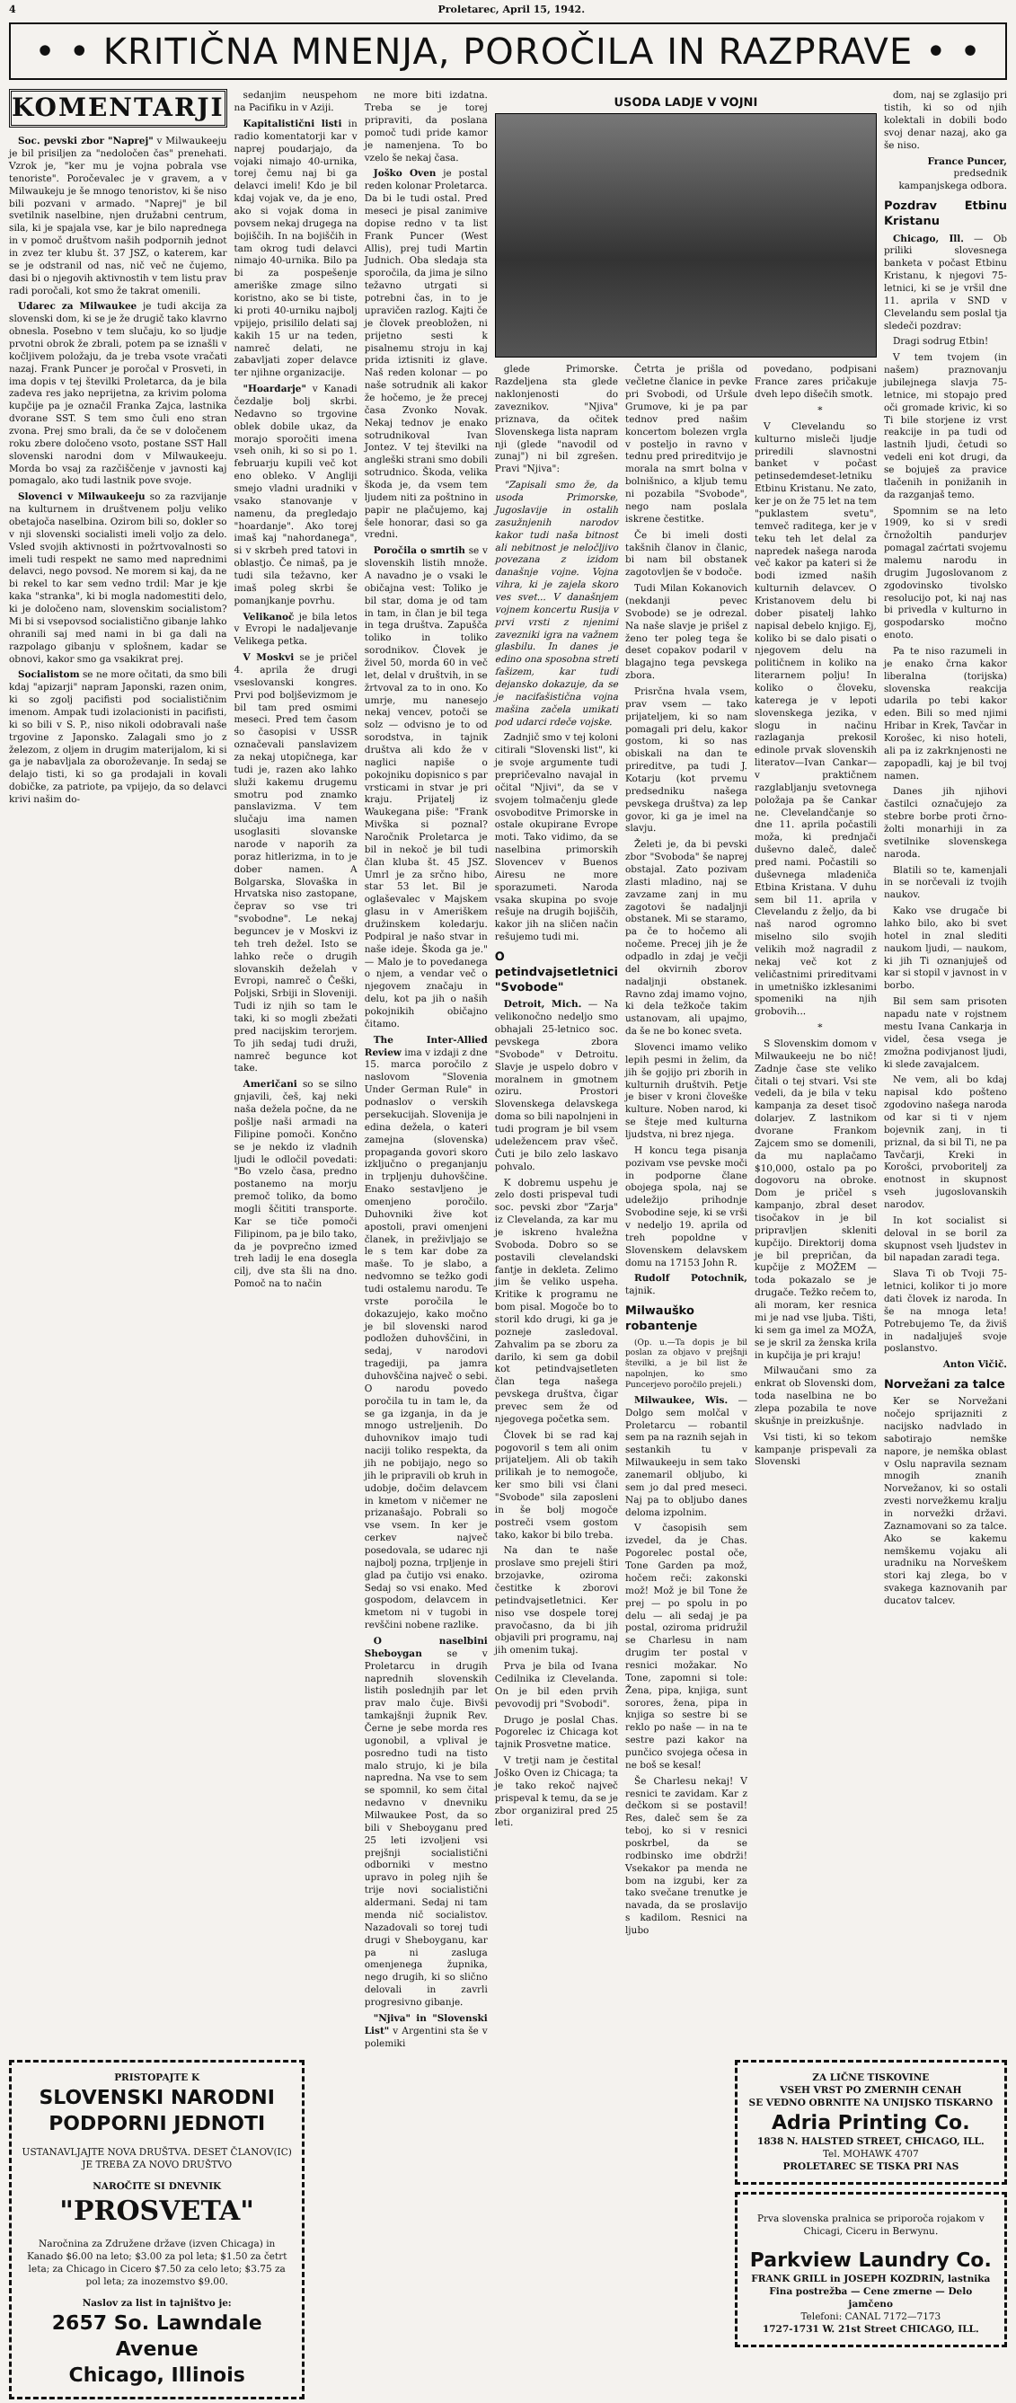4 Proletarec, April 15, 1942.
• • KRITIČNA MNENJA, POROČILA IN RAZPRAVE • •
KOMENTARJI
Soc. pevski zbor "Naprej" v Milwaukeeju je bil prisiljen za "nedoločen čas" prenehati. Vzrok je, "ker mu je vojna pobrala vse tenoriste". Poročevalec je v gravem, a v Milwaukeju je še mnogo tenoristov, ki še niso bili pozvani v armado. "Naprej" je bil svetilnik naselbine, njen družabni centrum, sila, ki je spajala vse, kar je bilo naprednega in v pomoč društvom naših podpornih jednot in zvez ter klubu št. 37 JSZ, o katerem, kar se je odstranil od nas, nič več ne čujemo, dasi bi o njegovih aktivnostih v tem listu prav radi poročali, kot smo že takrat omenili.
Udarec za Milwaukee je tudi akcija za slovenski dom, ki se je že drugič tako klavrno obnesla. Posebno v tem slučaju, ko so ljudje prvotni obrok že zbrali, potem pa se iznašli v kočljivem položaju, da je treba vsote vračati nazaj. Frank Puncer je poročal v Prosveti, in ima dopis v tej številki Proletarca, da je bila zadeva res jako neprijetna, za krivim poloma kupčije pa je označil Franka Zajca, lastnika dvorane SST. S tem smo čuli eno stran zvona. Prej smo brali, da če se v določenem roku zbere določeno vsoto, postane SST Hall slovenski narodni dom v Milwaukeeju. Morda bo vsaj za razčiščenje v javnosti kaj pomagalo, ako tudi lastnik pove svoje.
Slovenci v Milwaukeeju so za razvijanje na kulturnem in društvenem polju veliko obetajoča naselbina. Ozirom bili so, dokler so v nji slovenski socialisti imeli voljo za delo. Vsled svojih aktivnosti in požrtvovalnosti so imeli tudi respekt ne samo med naprednimi delavci, nego povsod. Ne morem si kaj, da ne bi rekel to kar sem vedno trdil: Mar je kje kaka "stranka", ki bi mogla nadomestiti delo, ki je določeno nam, slovenskim socialistom? Mi bi si vsepovsod socialistično gibanje lahko ohranili saj med nami in bi ga dali na razpolago gibanju v splošnem, kadar se obnovi, kakor smo ga vsakikrat prej.
Socialistom se ne more očitati, da smo bili kdaj "apizarji" napram Japonski, razen onim, ki so zgolj pacifisti pod socialističnim imenom. Ampak tudi izolacionisti in pacifisti, ki so bili v S. P., niso nikoli odobravali naše trgovine z Japonsko. Zalagali smo jo z železom, z oljem in drugim materijalom, ki si ga je nabavljala za oboroževanje. In sedaj se delajo tisti, ki so ga prodajali in kovali dobičke, za patriote, pa vpijejo, da so delavci krivi našim do-
sedanjim neuspehom na Pacifiku in v Aziji.
Kapitalistični listi in radio komentatorji kar v naprej poudarjajo, da vojaki nimajo 40-urnika, torej čemu naj bi ga delavci imeli! Kdo je bil kdaj vojak ve, da je eno, ako si vojak doma in povsem nekaj drugega na bojiščih. In na bojiščih in tam okrog tudi delavci nimajo 40-urnika. Bilo pa bi za pospešenje ameriške zmage silno koristno, ako se bi tiste, ki proti 40-urniku najbolj vpijejo, prisililo delati saj kakih 15 ur na teden, namreč delati, ne zabavljati zoper delavce ter njihne organizacije.
"Hoardarje" v Kanadi čezdalje bolj skrbi. Nedavno so trgovine oblek dobile ukaz, da morajo sporočiti imena vseh onih, ki so si po 1. februarju kupili več kot eno obleko. V Angliji smejo vladni uradniki v vsako stanovanje v namenu, da pregledajo "hoardanje". Ako torej imaš kaj "nahordanega", si v skrbeh pred tatovi in oblastjo. Če nimaš, pa je tudi sila težavno, ker imaš poleg skrbi še pomanjkanje povrhu.
Velikanoč je bila letos v Evropi le nadaljevanje Velikega petka.
V Moskvi se je pričel 4. aprila že drugi vseslovanski kongres. Prvi pod boljševizmom je bil tam pred osmimi meseci. Pred tem časom so časopisi v USSR označevali panslavizem za nekaj utopičnega, kar tudi je, razen ako lahko služi kakemu drugemu smotru pod znamko panslavizma. V tem slučaju ima namen usoglasiti slovanske narode v naporih za poraz hitlerizma, in to je dober namen. A Bolgarska, Slovaška in Hrvatska niso zastopane, čeprav so vse tri "svobodne". Le nekaj beguncev je v Moskvi iz teh treh dežel. Isto se lahko reče o drugih slovanskih deželah v Evropi, namreč o Češki, Poljski, Srbiji in Sloveniji. Tudi iz njih so tam le taki, ki so mogli zbežati pred nacijskim terorjem. To jih sedaj tudi druži, namreč begunce kot take.
Američani so se silno gnjavili, češ, kaj neki naša dežela počne, da ne pošlje naši armadi na Filipine pomoči. Končno se je nekdo iz vladnih ljudi le odločil povedati: "Bo vzelo časa, predno postanemo na morju premoč toliko, da bomo mogli ščititi transporte. Kar se tiče pomoči Filipinom, pa je bilo tako, da je povprečno izmed treh ladij le ena dosegla cilj, dve sta šli na dno. Pomoč na to način
ne more biti izdatna. Treba se je torej pripraviti, da poslana pomoč tudi pride kamor je namenjena. To bo vzelo še nekaj časa.
Joško Oven je postal reden kolonar Proletarca. Da bi le tudi ostal. Pred meseci je pisal zanimive dopise redno v ta list Frank Puncer (West Allis), prej tudi Martin Judnich. Oba sledaja sta sporočila, da jima je silno težavno utrgati si potrebni čas, in to je upravičen razlog. Kajti če je človek preobložen, ni prijetno sesti k pisalnemu stroju in kaj prida iztisniti iz glave. Naš reden kolonar — po naše sotrudnik ali kakor že hočemo, je že precej časa Zvonko Novak. Nekaj tednov je enako sotrudnikoval Ivan Jontez. V tej številki na angleški strani smo dobili sotrudnico. Škoda, velika škoda je, da vsem tem ljudem niti za poštnino in papir ne plačujemo, kaj šele honorar, dasi so ga vredni.
Poročila o smrtih se v slovenskih listih množe. A navadno je o vsaki le običajna vest: Toliko je bil star, doma je od tam in tam, in član je bil tega in tega društva. Zapušča toliko in toliko sorodnikov. Človek je živel 50, morda 60 in več let, delal v društvih, in se žrtvoval za to in ono. Ko umrje, mu nanesejo nekaj vencev, potoči se solz — odvisno je to od sorodstva, in tajnik društva ali kdo že v naglici napiše o pokojniku dopisnico s par vrsticami in stvar je pri kraju. Prijatelj iz Waukegana piše: "Frank Mivška si poznal? Naročnik Proletarca je bil in nekoč je bil tudi član kluba št. 45 JSZ. Umrl je za srčno hibo, star 53 let. Bil je oglaševalec v Majskem glasu in v Ameriškem družinskem koledarju. Podpiral je našo stvar in naše ideje. Škoda ga je." — Malo je to povedanega o njem, a vendar več o njegovem značaju in delu, kot pa jih o naših pokojnikih običajno čitamo.
The Inter-Allied Review ima v izdaji z dne 15. marca poročilo z naslovom "Slovenia Under German Rule" in podnaslov o verskih persekucijah. Slovenija je edina dežela, o kateri zamejna (slovenska) propaganda govori skoro izključno o preganjanju in trpljenju duhovščine. Enako sestavljeno je omenjeno poročilo. Duhovniki žive kot apostoli, pravi omenjeni članek, in preživljajo se le s tem kar dobe za maše. To je slabo, a nedvomno se težko godi tudi ostalemu narodu. Te vrste poročila le dokazujejo, kako močno je bil slovenski narod podložen duhovščini, in sedaj, v narodovi tragediji, pa jamra duhovščina največ o sebi. O narodu povedo poročila tu in tam le, da se ga izganja, in da je mnogo ustreljenih. Do duhovnikov imajo tudi naciji toliko respekta, da jih ne pobijajo, nego so jih le pripravili ob kruh in udobje, dočim delavcem in kmetom v ničemer ne prizanašajo. Pobrali so vse vsem. In ker je cerkev največ posedovala, se udarec nji najbolj pozna, trpljenje in glad pa čutijo vsi enako. Sedaj so vsi enako. Med gospodom, delavcem in kmetom ni v tugobi in revščini nobene razlike.
O naselbini Sheboygan se v Proletarcu in drugih naprednih slovenskih listih poslednjih par let prav malo čuje. Bivši tamkajšnji župnik Rev. Černe je sebe morda res ugonobil, a vplival je posrednо tudi na tisto malo strujo, ki je bila napredna. Na vse to sem se spomnil, ko sem čital nedavno v dnevniku Milwaukee Post, da so bili v Sheboyganu pred 25 leti izvoljeni vsi prejšnji socialistični odborniki v mestno upravo in poleg njih še trije novi socialistični aldermani. Sedaj ni tam menda nič socialistov. Nazadovali so torej tudi drugi v Sheboyganu, kar pa ni zasluga omenjenega župnika, nego drugih, ki so slično delovali in zavrli progresivno gibanje.
"Njiva" in "Slovenski List" v Argentini sta še v polemiki
USODA LADJE V VOJNI
glede Primorske. Razdeljena sta glede naklonjenosti do zaveznikov. "Njiva" priznava, da očitek Slovenskega lista napram nji (glede "navodil od zunaj") ni bil zgrešen. Pravi "Njiva":
"Zapisali smo že, da usoda Primorske, Jugoslavije in ostalih zasužnjenih narodov kakor tudi naša bitnost ali nebitnost je neločljivo povezana z izidom današnje vojne. Vojna vihra, ki je zajela skoro ves svet... V današnjem vojnem koncertu Rusija v prvi vrsti z njenimi zavezniki igra na važnem glasbilu. In danes je edino ona sposobna streti fašizem, kar tudi dejansko dokazuje, da se je nacifašistična vojna mašina začela umikati pod udarci rdeče vojske.
Zadnjič smo v tej koloni citirali "Slovenski list", ki je svoje argumente tudi prepričevalno navajal in očital "Njivi", da se v svojem tolmačenju glede osvoboditve Primorske in ostale okupirane Evrope moti. Tako vidimo, da se naselbina primorskih Slovencev v Buenos Airesu ne more sporazumeti. Naroda vsaka skupina po svoje rešuje na drugih bojiščih, kakor jih na sličen način rešujemo tudi mi.
O petindvajsetletnici "Svobode"
Detroit, Mich. — Na velikonočno nedeljo smo obhajali 25-letnico soc. pevskega zbora "Svobode" v Detroitu. Slavje je uspelo dobro v moralnem in gmotnem oziru. Prostori Slovenskega delavskega doma so bili napolnjeni in tudi program je bil vsem udeležencem prav všeč. Čuti je bilo zelo laskavo pohvalo.
K dobremu uspehu je zelo dosti prispeval tudi soc. pevski zbor "Zarja" iz Clevelanda, za kar mu je iskreno hvaležna Svoboda. Dobro so se postavili clevelandski fantje in dekleta. Zelimo jim še veliko uspeha. Kritike k programu ne bom pisal. Mogoče bo to storil kdo drugi, ki ga je pozneje zasledoval. Zahvalim pa se zboru za darilo, ki sem ga dobil kot petindvajsetleten član tega našega pevskega društva, čigar prevec sem že od njegovega početka sem.
Človek bi se rad kaj pogovoril s tem ali onim prijateljem. Ali ob takih prilikah je to nemogoče, ker smo bili vsi člani "Svobode" sila zaposleni in še bolj mogoče postreči vsem gostom tako, kakor bi bilo treba.
Na dan te naše proslave smo prejeli štiri brzojavke, oziroma čestitke k zborovi petindvajsetletnici. Ker niso vse dospele torej pravočasno, da bi jih objavili pri programu, naj jih omenim tukaj.
Prva je bila od Ivana Cedilnika iz Clevelanda. On je bil eden prvih pevovodij pri "Svobodi".
Drugo je poslal Chas. Pogorelec iz Chicaga kot tajnik Prosvetne matice.
V tretji nam je čestital Joško Oven iz Chicaga; ta je tako rekoč največ prispeval k temu, da se je zbor organiziral pred 25 leti.
Četrta je prišla od večletne članice in pevke pri Svobodi, od Uršule Grumove, ki je pa par tednov pred našim koncertom bolezen vrgla v posteljo in ravno v tednu pred prireditvijo je morala na smrt bolna v bolnišnico, a kljub temu ni pozabila "Svobode", nego nam poslala iskrene čestitke.
Če bi imeli dosti takšnih članov in članic, bi nam bil obstanek zagotovljen še v bodoče.
Tudi Milan Kokanovich (nekdanji pevec Svobode) se je odrezal. Na naše slavje je prišel z ženo ter poleg tega še deset copakov podaril v blagajno tega pevskega zbora.
Prisrčna hvala vsem, prav vsem — tako prijateljem, ki so nam pomagali pri delu, kakor gostom, ki so nas obiskali na dan te prireditve, pa tudi J. Kotarju (kot prvemu predsedniku našega pevskega društva) za lep govor, ki ga je imel na slavju.
Želeti je, da bi pevski zbor "Svoboda" še naprej obstajal. Zato pozivam zlasti mladino, naj se zavzame zanj in mu zagotovi še nadaljnji obstanek. Mi se staramo, pa če to hočemo ali nočeme. Precej jih je že odpadlo in zdaj je večji del okvirnih zborov nadaljnji obstanek. Ravno zdaj imamo vojno, ki dela težkoče takim ustanovam, ali upajmo, da še ne bo konec sveta.
Slovenci imamo veliko lepih pesmi in želim, da jih še gojijo pri zborih in kulturnih društvih. Petje je biser v kroni človeške kulture. Noben narod, ki se šteje med kulturna ljudstva, ni brez njega.
H koncu tega pisanja pozivam vse pevske moči in podporne člane obojega spola, naj se udeležijo prihodnje Svobodine seje, ki se vrši v nedeljo 19. aprila od treh popoldne v Slovenskem delavskem domu na 17153 John R.
Rudolf Potochnik, tajnik.
Milwauško robantenje
(Op. u.—Ta dopis je bil poslan za objavo v prejšnji številki, a je bil list že napolnjen, ko smo Puncerjevo poročilo prejeli.)
Milwaukee, Wis. — Dolgo sem molčal v Proletarcu — robantil sem pa na raznih sejah in sestankih tu v Milwaukeeju in sem tako zanemaril obljubo, ki sem jo dal pred meseci. Naj pa to obljubo danes deloma izpolnim.
V časopisih sem izvedel, da je Chas. Pogorelec postal oče, Tone Garden pa mož, hočem reči: zakonski mož! Mož je bil Tone že prej — po spolu in po delu — ali sedaj je pa postal, ozirоma pridružil se Charlesu in nam drugim ter postal v resnici možakar. No Tone, zapomni si tole: Žena, pipa, knjiga, sunt sorores, žena, pipa in knjiga so sestre bi se reklo po naše — in na te sestre pazi kakor na punčico svojega očesa in ne boš se kesal!
Še Charlesu nekaj! V resnici te zavidam. Kar z dečkom si se postavil! Res, daleč sem še za teboj, ko si v resnici poskrbel, da se rodbinsko ime obdrži! Vsekakor pa menda ne bom na izgubi, ker za tako svečane trenutke je navada, da se proslavijo s kadilom. Resnici na ljubo
povedano, podpisani France zares pričakuje dveh lepo dišečih smotk.
*
V Clevelandu so kulturno misleči ljudje priredili slavnostni banket v počast petinsedemdeset-letniku Etbinu Kristanu. Ne zato, ker je on že 75 let na tem "puklastem svetu", temveč raditega, ker je v teku teh let delal za napredek našega naroda več kakor pa kateri si že bodi izmed naših kulturnih delavcev. O Kristanovem delu bi dober pisatelj lahko napisal debelo knjigo. Ej, koliko bi se dalo pisati o njegovem delu na političnem in koliko na literarnem polju! In koliko o človeku, katerega je v lepoti slovenskega jezika, v slogu in načinu razlaganja prekosil edinole prvak slovenskih literatov—Ivan Cankar—v praktičnem razglabljanju svetovnega položaja pa še Cankar ne. Clevelandčanje so dne 11. aprila počastili moža, ki prednjači duševno daleč, daleč pred nami. Počastili so duševnega mladeniča Etbina Kristana. V duhu sem bil 11. aprila v Clevelandu z željo, da bi naš narod ogromno miselno silo svojih velikih mož nagradil z nekaj več kot z veličastnimi prireditvami in umetniško izklesanimi spomeniki na njih grobovih...
*
S Slovenskim domom v Milwaukeeju ne bo nič! Zadnje čase ste veliko čitali o tej stvari. Vsi ste vedeli, da je bila v teku kampanja za deset tisoč dolarjev. Z lastnikom dvorane Frankom Zajcem smo se domenili, da mu naplačamo $10,000, ostalo pa po dogovoru na obroke. Dom je pričel s kampanjo, zbral deset tisočakov in je bil pripravljen skleniti kupčijo. Direktorij doma je bil prepričan, da kupčije z MOŽEM — toda pokazalo se je drugače. Težko rečem to, ali moram, ker resnica mi je nad vse ljuba. Tišti, ki sem ga imel za MOŽA, se je skril za ženska krila in kupčija je pri kraju!
Milwaučani smo za enkrat ob Slovenski dom, toda naselbina ne bo zlepa pozabila te nove skušnje in preizkušnje.
Vsi tisti, ki so tekom kampanje prispevali za Slovenski
dom, naj se zglasijo pri tistih, ki so od njih kolektali in dobili bodo svoj denar nazaj, ako ga še niso.
France Puncer,
predsednik kampanjskega odbora.
Pozdrav Etbinu Kristanu
Chicago, Ill. — Ob priliki slovesnega banketa v počast Etbinu Kristanu, k njegovi 75-letnici, ki se je vršil dne 11. aprila v SND v Clevelandu sem poslal tja sledeči pozdrav:
Dragi sodrug Etbin!
V tem tvojem (in našem) praznovanju jubilejnega slavja 75-letnice, mi stopajo pred oči gromade krivic, ki so Ti bile storjene iz vrst reakcije in pa tudi od lastnih ljudi, četudi so vedeli eni kot drugi, da se bojuješ za pravice tlačenih in ponižanih in da razganjaš temo.
Spomnim se na leto 1909, ko si v sredi črnožoltih pandurjev pomagal zaćrtati svojemu malemu narodu in drugim Jugoslovanom z zgodovinsko tivolsko resolucijo pot, ki naj nas bi privedla v kulturno in gospodarsko močno enoto.
Pa te niso razumeli in je enako črna kakor liberalna (torijska) slovenska reakcija udarila po tebi kakor eden. Bili so med njimi Hribar in Krek, Tavčar in Korošec, ki niso hoteli, ali pa iz zakrknjenosti ne zapopadli, kaj je bil tvoj namen.
Danes jih njihovi častilci označujejo za stebre borbe proti črno-žolti monarhiji in za svetilnike slovenskega naroda.
Blatili so te, kamenjali in se norčevali iz tvojih naukov.
Kako vse drugače bi lahko bilo, ako bi svet hotel in znal slediti naukom ljudi, — naukom, ki jih Ti oznanjuješ od kar si stopil v javnost in v borbo.
Bil sem sam prisoten napadu nate v rojstnem mestu Ivana Cankarja in videl, česa vsega je zmožna podivjanost ljudi, ki slede zavajalcem.
Ne vem, ali bo kdaj napisal kdo pošteno zgodovino našega naroda od kar si ti v njem bojevnik zanj, in ti priznal, da si bil Ti, ne pa Tavčarji, Kreki in Korošci, prvoboritelj za enotnost in skupnost vseh jugoslovanskih narodov.
In kot socialist si deloval in se boril za skupnost vseh ljudstev in bil napadan zaradi tega.
Slava Ti ob Tvoji 75-letnici, kolikor ti jo more dati človek iz naroda. In še na mnoga leta! Potrebujemo Te, da živiš in nadaljuješ svoje poslanstvo.
Anton Vičič.
Norvežani za talce
Ker se Norvežani nočejo sprijazniti z nacijsko nadvlado in sabotirajo nemške napore, je nemška oblast v Oslu napravila seznam mnogih znanih Norvežanov, ki so ostali zvesti norvežkemu kralju in norvežki državi. Zaznamovani so za talce. Ako se kakemu nemškemu vojaku ali uradniku na Norveškem stori kaj zlega, bo v svakega kaznovanih par ducatov talcev.
PRISTOPAJTE K
SLOVENSKI NARODNI
PODPORNI JEDNOTI
USTANAVLJAJTE NOVA DRUŠTVA. DESET ČLANOV(IC) JE TREBA ZA NOVO DRUŠTVO
NAROČITE SI DNEVNIK
"PROSVETA"
Naročnina za Združene države (izven Chicaga) in Kanado $6.00 na leto; $3.00 za pol leta; $1.50 za četrt leta; za Chicago in Cicero $7.50 za celo leto; $3.75 za pol leta; za inozemstvo $9.00.
Naslov za list in tajništvo je:
2657 So. Lawndale Avenue
Chicago, Illinois
ZA LIČNE TISKOVINE
VSEH VRST PO ZMERNIH CENAH
SE VEDNO OBRNITE NA UNIJSKO TISKARNO
Adria Printing Co.
1838 N. HALSTED STREET, CHICAGO, ILL.
Tel. MOHAWK 4707
PROLETAREC SE TISKA PRI NAS
Prva slovenska pralnica se priporoča rojakom v Chicagi, Ciceru in Berwynu.
Parkview Laundry Co.
FRANK GRILL in JOSEPH KOZDRIN, lastnika
Fina postrežba — Cene zmerne — Delo jamčeno
Telefoni: CANAL 7172—7173
1727-1731 W. 21st Street CHICAGO, ILL.